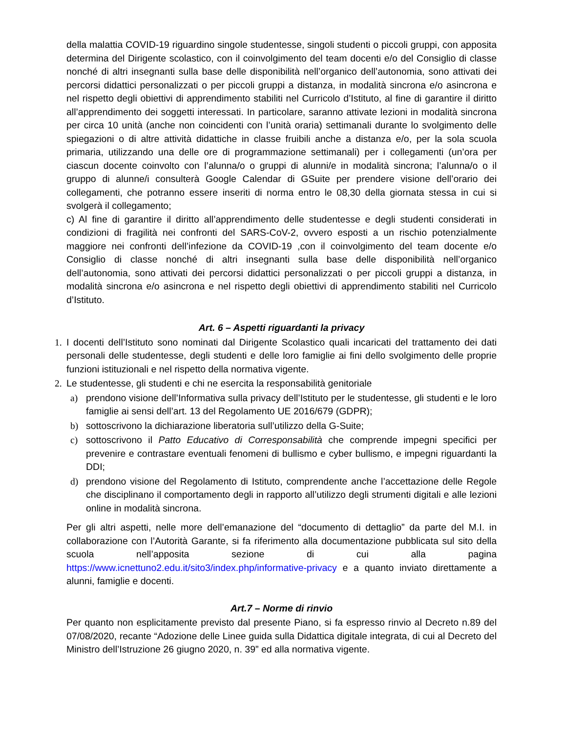della malattia COVID-19 riguardino singole studentesse, singoli studenti o piccoli gruppi, con apposita determina del Dirigente scolastico, con il coinvolgimento del team docenti e/o del Consiglio di classe nonché di altri insegnanti sulla base delle disponibilità nell’organico dell’autonomia, sono attivati dei percorsi didattici personalizzati o per piccoli gruppi a distanza, in modalità sincrona e/o asincrona e nel rispetto degli obiettivi di apprendimento stabiliti nel Curricolo d’Istituto, al fine di garantire il diritto all’apprendimento dei soggetti interessati. In particolare, saranno attivate lezioni in modalità sincrona per circa 10 unità (anche non coincidenti con l’unità oraria) settimanali durante lo svolgimento delle spiegazioni o di altre attività didattiche in classe fruibili anche a distanza e/o, per la sola scuola primaria, utilizzando una delle ore di programmazione settimanali) per i collegamenti (un’ora per ciascun docente coinvolto con l’alunna/o o gruppi di alunni/e in modalità sincrona; l’alunna/o o il gruppo di alunne/i consulterà Google Calendar di GSuite per prendere visione dell’orario dei collegamenti, che potranno essere inseriti di norma entro le 08,30 della giornata stessa in cui si svolgerà il collegamento;
c) Al fine di garantire il diritto all’apprendimento delle studentesse e degli studenti considerati in condizioni di fragilità nei confronti del SARS-CoV-2, ovvero esposti a un rischio potenzialmente maggiore nei confronti dell’infezione da COVID-19 ,con il coinvolgimento del team docente e/o Consiglio di classe nonché di altri insegnanti sulla base delle disponibilità nell’organico dell’autonomia, sono attivati dei percorsi didattici personalizzati o per piccoli gruppi a distanza, in modalità sincrona e/o asincrona e nel rispetto degli obiettivi di apprendimento stabiliti nel Curricolo d’Istituto.
Art. 6 – Aspetti riguardanti la privacy
1. I docenti dell’Istituto sono nominati dal Dirigente Scolastico quali incaricati del trattamento dei dati personali delle studentesse, degli studenti e delle loro famiglie ai fini dello svolgimento delle proprie funzioni istituzionali e nel rispetto della normativa vigente.
2. Le studentesse, gli studenti e chi ne esercita la responsabilità genitoriale
a) prendono visione dell’Informativa sulla privacy dell’Istituto per le studentesse, gli studenti e le loro famiglie ai sensi dell’art. 13 del Regolamento UE 2016/679 (GDPR);
b) sottoscrivono la dichiarazione liberatoria sull’utilizzo della G-Suite;
c) sottoscrivono il Patto Educativo di Corresponsabilità che comprende impegni specifici per prevenire e contrastare eventuali fenomeni di bullismo e cyber bullismo, e impegni riguardanti la DDI;
d) prendono visione del Regolamento di Istituto, comprendente anche l’accettazione delle Regole che disciplinano il comportamento degli in rapporto all’utilizzo degli strumenti digitali e alle lezioni online in modalità sincrona.
Per gli altri aspetti, nelle more dell’emanazione del “documento di dettaglio” da parte del M.I. in collaborazione con l’Autorità Garante, si fa riferimento alla documentazione pubblicata sul sito della scuola nell’apposita sezione di cui alla pagina https://www.icnettuno2.edu.it/sito3/index.php/informative-privacy e a quanto inviato direttamente a alunni, famiglie e docenti.
Art.7 – Norme di rinvio
Per quanto non esplicitamente previsto dal presente Piano, si fa espresso rinvio al Decreto n.89 del 07/08/2020, recante “Adozione delle Linee guida sulla Didattica digitale integrata, di cui al Decreto del Ministro dell’Istruzione 26 giugno 2020, n. 39” ed alla normativa vigente.